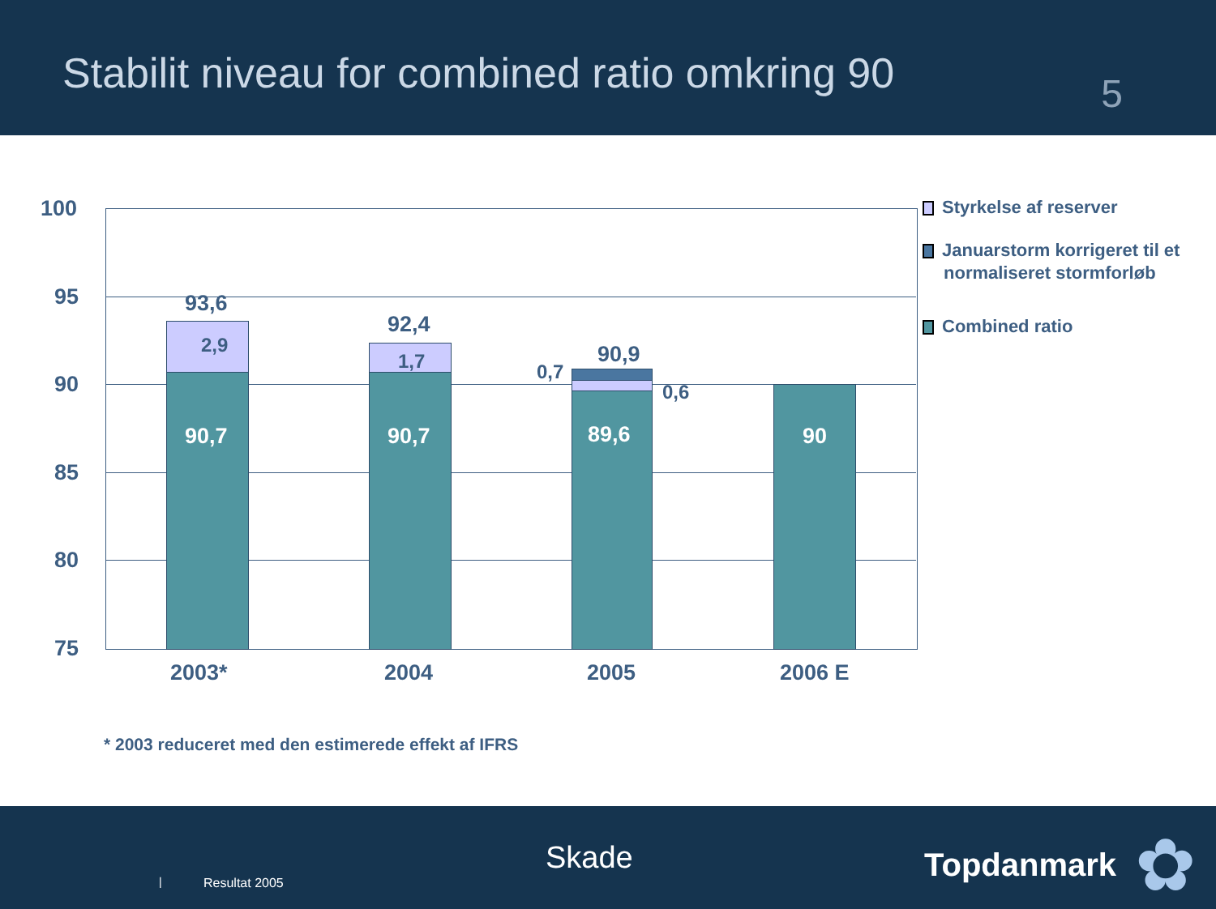Stabilit niveau for combined ratio omkring 90
5
100
95
90
85
80
75
93,6
2,9
90,7
92,4
1,7
90,7
0,7
90,9
0,6
89,6 90
2003* 2004 2005 2006 E
Styrkelse af reserver
Januarstorm korrigeret til et
normaliseret stormforløb
Combined ratio
* 2003 reduceret med den estimerede effekt af IFRS
| Resultat 2005
Skade Topdanmark ✿